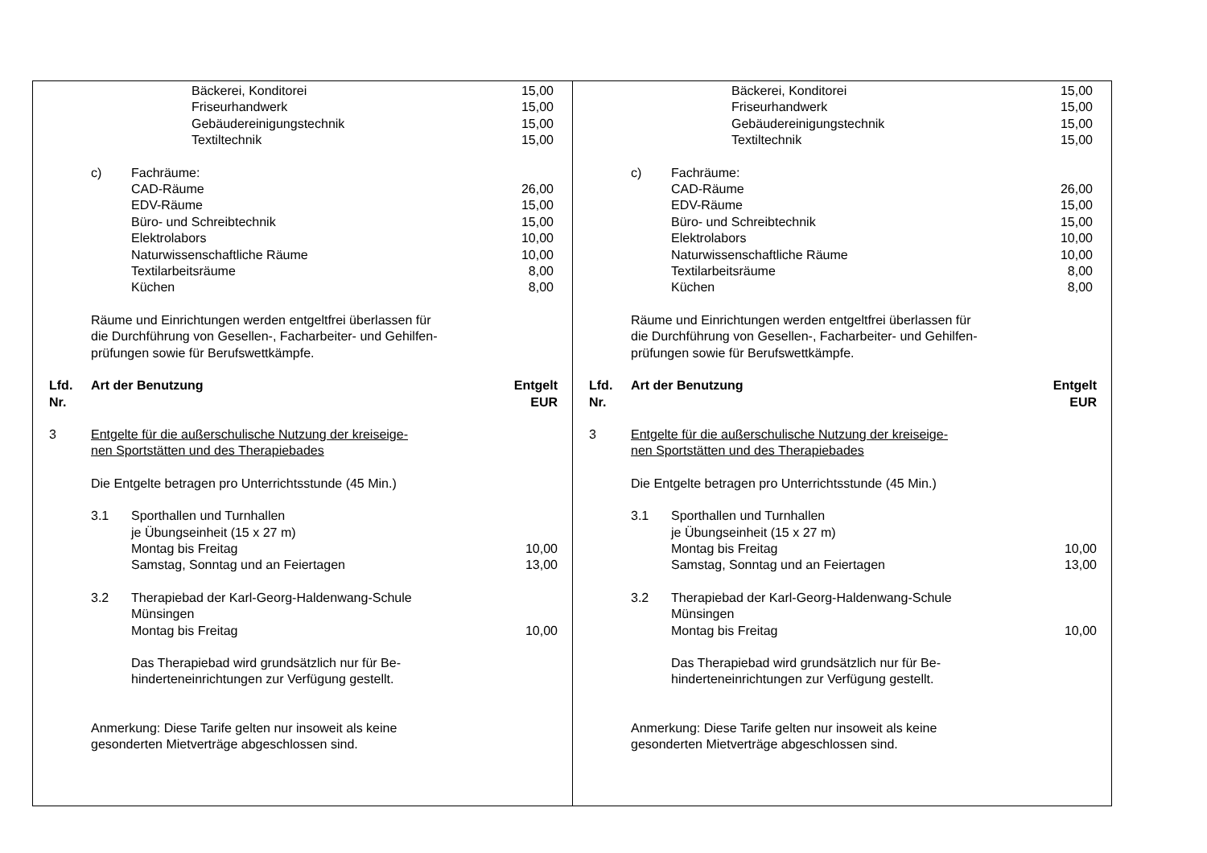| | | Bäckerei, Konditorei | 15,00 |
| | | Friseurhandwerk | 15,00 |
| | | Gebäudereinigungstechnik | 15,00 |
| | | Textiltechnik | 15,00 |
| | c) | Fachräume: | |
| | | CAD-Räume | 26,00 |
| | | EDV-Räume | 15,00 |
| | | Büro- und Schreibtechnik | 15,00 |
| | | Elektrolabors | 10,00 |
| | | Naturwissenschaftliche Räume | 10,00 |
| | | Textilarbeitsräume | 8,00 |
| | | Küchen | 8,00 |
| | Räume und Einrichtungen werden entgeltfrei überlassen für die Durchführung von Gesellen-, Facharbeiter- und Gehilfen- prüfungen sowie für Berufswettkämpfe. | | |
| Lfd. Nr. | Art der Benutzung | | Entgelt EUR |
| 3 | Entgelte für die außerschulische Nutzung der kreiseige- nen Sportstätten und des Therapiebades | | |
| | Die Entgelte betragen pro Unterrichtsstunde (45 Min.) | | |
| | 3.1 | Sporthallen und Turnhallen je Übungseinheit (15 x 27 m) | |
| | | Montag bis Freitag | 10,00 |
| | | Samstag, Sonntag und an Feiertagen | 13,00 |
| | 3.2 | Therapiebad der Karl-Georg-Haldenwang-Schule Münsingen | |
| | | Montag bis Freitag | 10,00 |
| | | Das Therapiebad wird grundsätzlich nur für Be- hinderteneinrichtungen zur Verfügung gestellt. | |
| | Anmerkung: Diese Tarife gelten nur insoweit als keine gesonderten Mietverträge abgeschlossen sind. | | |
| | | Bäckerei, Konditorei | 15,00 |
| | | Friseurhandwerk | 15,00 |
| | | Gebäudereinigungstechnik | 15,00 |
| | | Textiltechnik | 15,00 |
| | c) | Fachräume: | |
| | | CAD-Räume | 26,00 |
| | | EDV-Räume | 15,00 |
| | | Büro- und Schreibtechnik | 15,00 |
| | | Elektrolabors | 10,00 |
| | | Naturwissenschaftliche Räume | 10,00 |
| | | Textilarbeitsräume | 8,00 |
| | | Küchen | 8,00 |
| | Räume und Einrichtungen werden entgeltfrei überlassen für die Durchführung von Gesellen-, Facharbeiter- und Gehilfen- prüfungen sowie für Berufswettkämpfe. | | |
| Lfd. Nr. | Art der Benutzung | | Entgelt EUR |
| 3 | Entgelte für die außerschulische Nutzung der kreiseige- nen Sportstätten und des Therapiebades | | |
| | Die Entgelte betragen pro Unterrichtsstunde (45 Min.) | | |
| | 3.1 | Sporthallen und Turnhallen je Übungseinheit (15 x 27 m) | |
| | | Montag bis Freitag | 10,00 |
| | | Samstag, Sonntag und an Feiertagen | 13,00 |
| | 3.2 | Therapiebad der Karl-Georg-Haldenwang-Schule Münsingen | |
| | | Montag bis Freitag | 10,00 |
| | | Das Therapiebad wird grundsätzlich nur für Be- hinderteneinrichtungen zur Verfügung gestellt. | |
| | Anmerkung: Diese Tarife gelten nur insoweit als keine gesonderten Mietverträge abgeschlossen sind. | | |